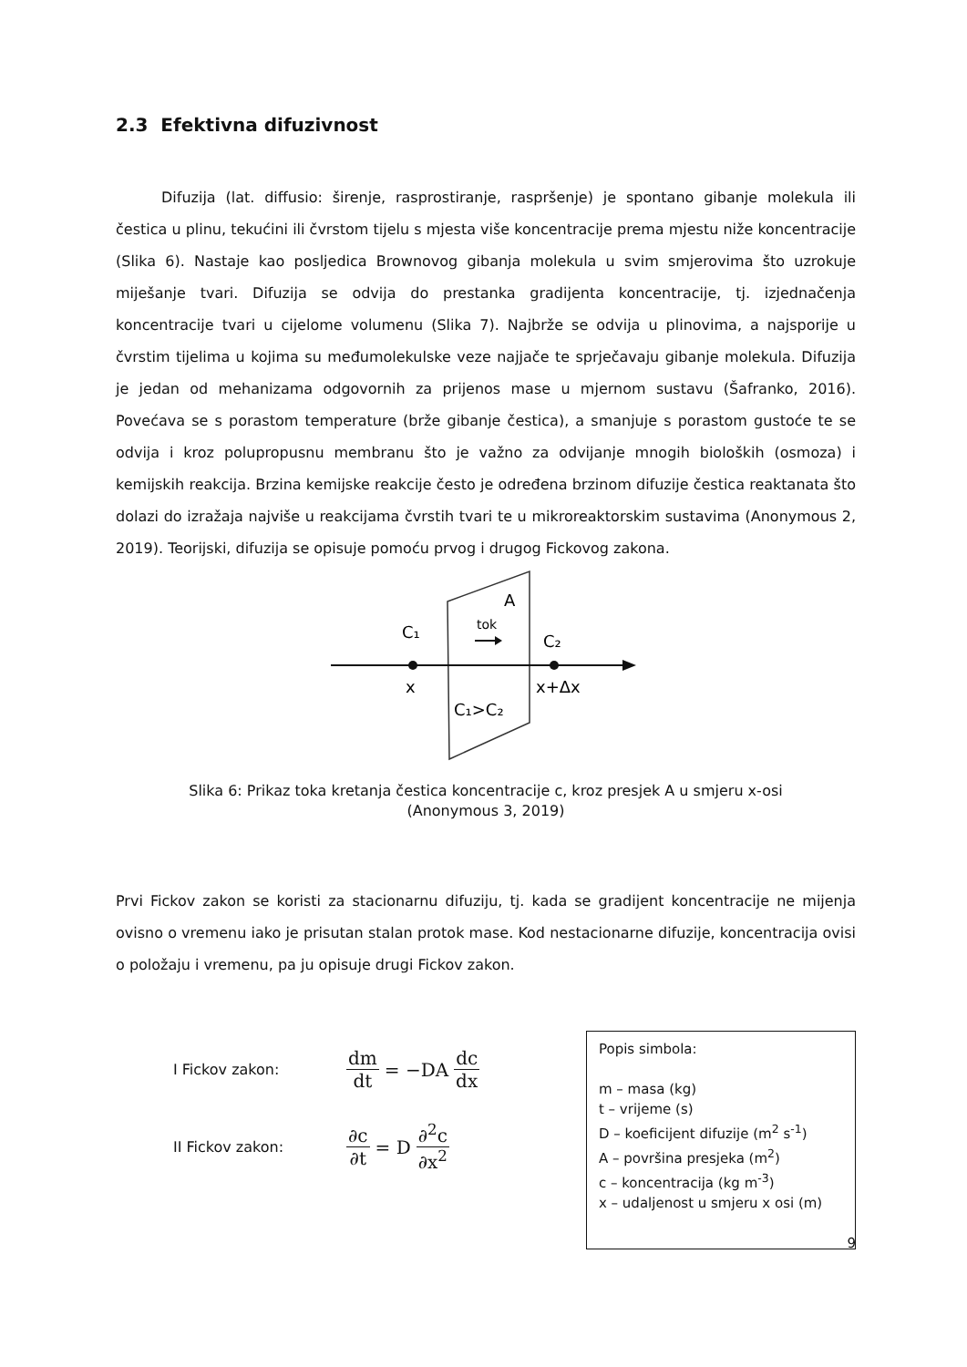2.3 Efektivna difuzivnost
Difuzija (lat. diffusio: širenje, rasprostiranje, raspršenje) je spontano gibanje molekula ili čestica u plinu, tekućini ili čvrstom tijelu s mjesta više koncentracije prema mjestu niže koncentracije (Slika 6). Nastaje kao posljedica Brownovog gibanja molekula u svim smjerovima što uzrokuje miješanje tvari. Difuzija se odvija do prestanka gradijenta koncentracije, tj. izjednačenja koncentracije tvari u cijelome volumenu (Slika 7). Najbrže se odvija u plinovima, a najsporije u čvrstim tijelima u kojima su međumolekulske veze najjače te sprječavaju gibanje molekula. Difuzija je jedan od mehanizama odgovornih za prijenos mase u mjernom sustavu (Šafranko, 2016). Povećava se s porastom temperature (brže gibanje čestica), a smanjuje s porastom gustoće te se odvija i kroz polupropusnu membranu što je važno za odvijanje mnogih bioloških (osmoza) i kemijskih reakcija. Brzina kemijske reakcije često je određena brzinom difuzije čestica reaktanata što dolazi do izražaja najviše u reakcijama čvrstih tvari te u mikroreaktorskim sustavima (Anonymous 2, 2019). Teorijski, difuzija se opisuje pomoću prvog i drugog Fickovog zakona.
A
C₁
C₂
tok
x
x+Δx
C₁>C₂
Slika 6: Prikaz toka kretanja čestica koncentracije c, kroz presjek A u smjeru x-osi
(Anonymous 3, 2019)
Prvi Fickov zakon se koristi za stacionarnu difuziju, tj. kada se gradijent koncentracije ne mijenja ovisno o vremenu iako je prisutan stalan protok mase. Kod nestacionarne difuzije, koncentracija ovisi o položaju i vremenu, pa ju opisuje drugi Fickov zakon.
I Fickov zakon: dm dt = −DA dc dx
II Fickov zakon: ∂c ∂t = D ∂<sup>2</sup>c ∂x<sup>2</sup>
Popis simbola:
m – masa (kg)
t – vrijeme (s)
D – koeficijent difuzije (m<sup>2</sup> s<sup>-1</sup>)
A – površina presjeka (m<sup>2</sup>)
c – koncentracija (kg m<sup>-3</sup>)
x – udaljenost u smjeru x osi (m)
9